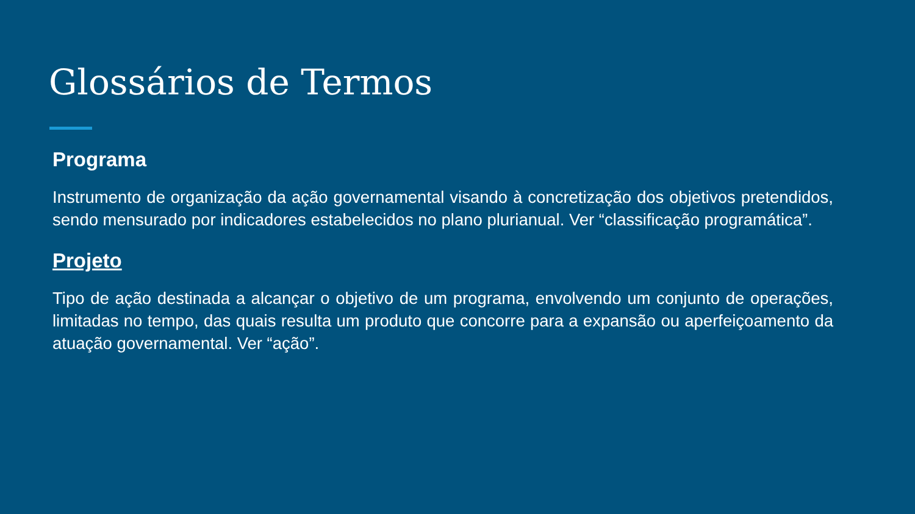Glossários de Termos
Programa
Instrumento de organização da ação governamental visando à concretização dos objetivos pretendidos, sendo mensurado por indicadores estabelecidos no plano plurianual. Ver “classificação programática”.
Projeto
Tipo de ação destinada a alcançar o objetivo de um programa, envolvendo um conjunto de operações, limitadas no tempo, das quais resulta um produto que concorre para a expansão ou aperfeiçoamento da atuação governamental. Ver “ação”.